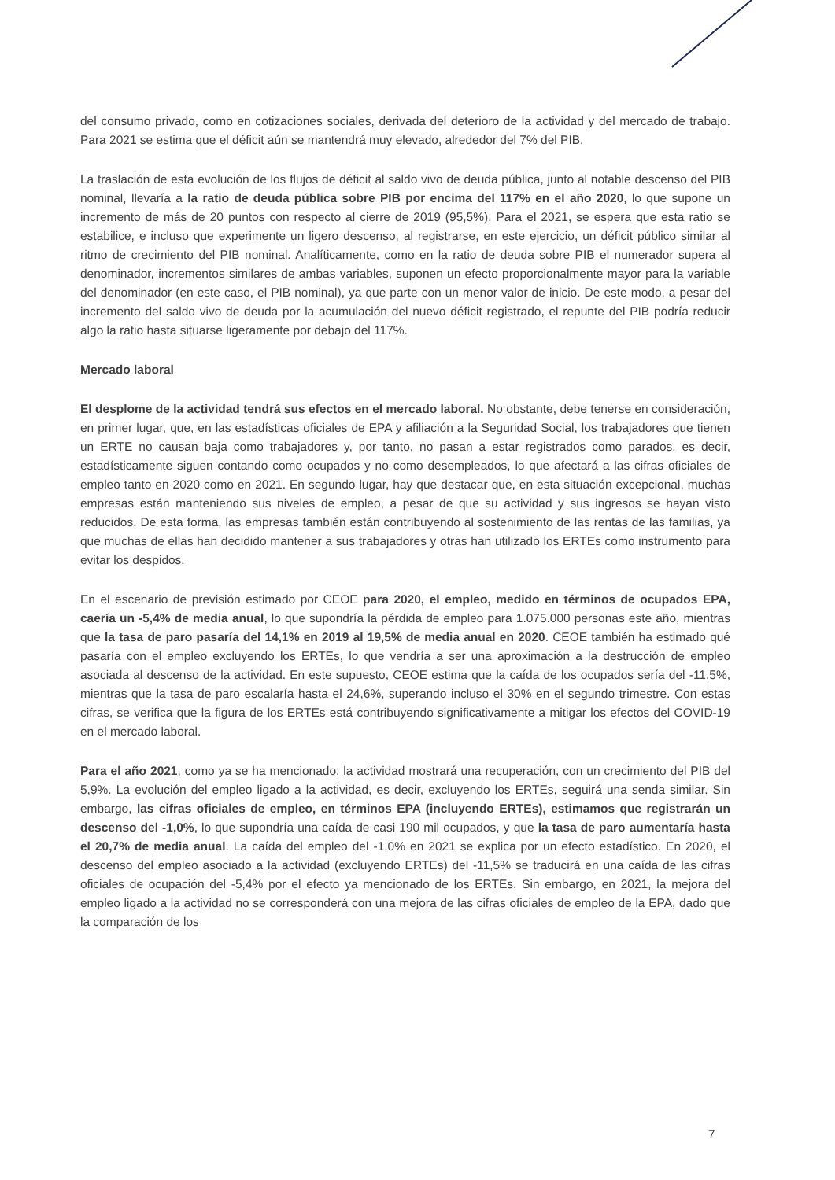del consumo privado, como en cotizaciones sociales, derivada del deterioro de la actividad y del mercado de trabajo. Para 2021 se estima que el déficit aún se mantendrá muy elevado, alrededor del 7% del PIB.
La traslación de esta evolución de los flujos de déficit al saldo vivo de deuda pública, junto al notable descenso del PIB nominal, llevaría a la ratio de deuda pública sobre PIB por encima del 117% en el año 2020, lo que supone un incremento de más de 20 puntos con respecto al cierre de 2019 (95,5%). Para el 2021, se espera que esta ratio se estabilice, e incluso que experimente un ligero descenso, al registrarse, en este ejercicio, un déficit público similar al ritmo de crecimiento del PIB nominal. Analíticamente, como en la ratio de deuda sobre PIB el numerador supera al denominador, incrementos similares de ambas variables, suponen un efecto proporcionalmente mayor para la variable del denominador (en este caso, el PIB nominal), ya que parte con un menor valor de inicio. De este modo, a pesar del incremento del saldo vivo de deuda por la acumulación del nuevo déficit registrado, el repunte del PIB podría reducir algo la ratio hasta situarse ligeramente por debajo del 117%.
Mercado laboral
El desplome de la actividad tendrá sus efectos en el mercado laboral. No obstante, debe tenerse en consideración, en primer lugar, que, en las estadísticas oficiales de EPA y afiliación a la Seguridad Social, los trabajadores que tienen un ERTE no causan baja como trabajadores y, por tanto, no pasan a estar registrados como parados, es decir, estadísticamente siguen contando como ocupados y no como desempleados, lo que afectará a las cifras oficiales de empleo tanto en 2020 como en 2021. En segundo lugar, hay que destacar que, en esta situación excepcional, muchas empresas están manteniendo sus niveles de empleo, a pesar de que su actividad y sus ingresos se hayan visto reducidos. De esta forma, las empresas también están contribuyendo al sostenimiento de las rentas de las familias, ya que muchas de ellas han decidido mantener a sus trabajadores y otras han utilizado los ERTEs como instrumento para evitar los despidos.
En el escenario de previsión estimado por CEOE para 2020, el empleo, medido en términos de ocupados EPA, caería un -5,4% de media anual, lo que supondría la pérdida de empleo para 1.075.000 personas este año, mientras que la tasa de paro pasaría del 14,1% en 2019 al 19,5% de media anual en 2020. CEOE también ha estimado qué pasaría con el empleo excluyendo los ERTEs, lo que vendría a ser una aproximación a la destrucción de empleo asociada al descenso de la actividad. En este supuesto, CEOE estima que la caída de los ocupados sería del -11,5%, mientras que la tasa de paro escalaría hasta el 24,6%, superando incluso el 30% en el segundo trimestre. Con estas cifras, se verifica que la figura de los ERTEs está contribuyendo significativamente a mitigar los efectos del COVID-19 en el mercado laboral.
Para el año 2021, como ya se ha mencionado, la actividad mostrará una recuperación, con un crecimiento del PIB del 5,9%. La evolución del empleo ligado a la actividad, es decir, excluyendo los ERTEs, seguirá una senda similar. Sin embargo, las cifras oficiales de empleo, en términos EPA (incluyendo ERTEs), estimamos que registrarán un descenso del -1,0%, lo que supondría una caída de casi 190 mil ocupados, y que la tasa de paro aumentaría hasta el 20,7% de media anual. La caída del empleo del -1,0% en 2021 se explica por un efecto estadístico. En 2020, el descenso del empleo asociado a la actividad (excluyendo ERTEs) del -11,5% se traducirá en una caída de las cifras oficiales de ocupación del -5,4% por el efecto ya mencionado de los ERTEs. Sin embargo, en 2021, la mejora del empleo ligado a la actividad no se corresponderá con una mejora de las cifras oficiales de empleo de la EPA, dado que la comparación de los
7